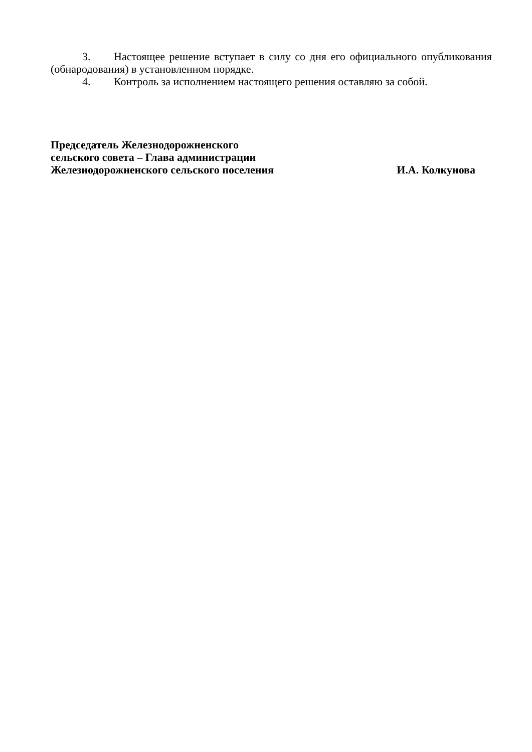3. Настоящее решение вступает в силу со дня его официального опубликования (обнародования) в установленном порядке.
4. Контроль за исполнением настоящего решения оставляю за собой.
Председатель Железнодорожненского
сельского совета – Глава администрации
Железнодорожненского сельского поселения И.А. Колкунова